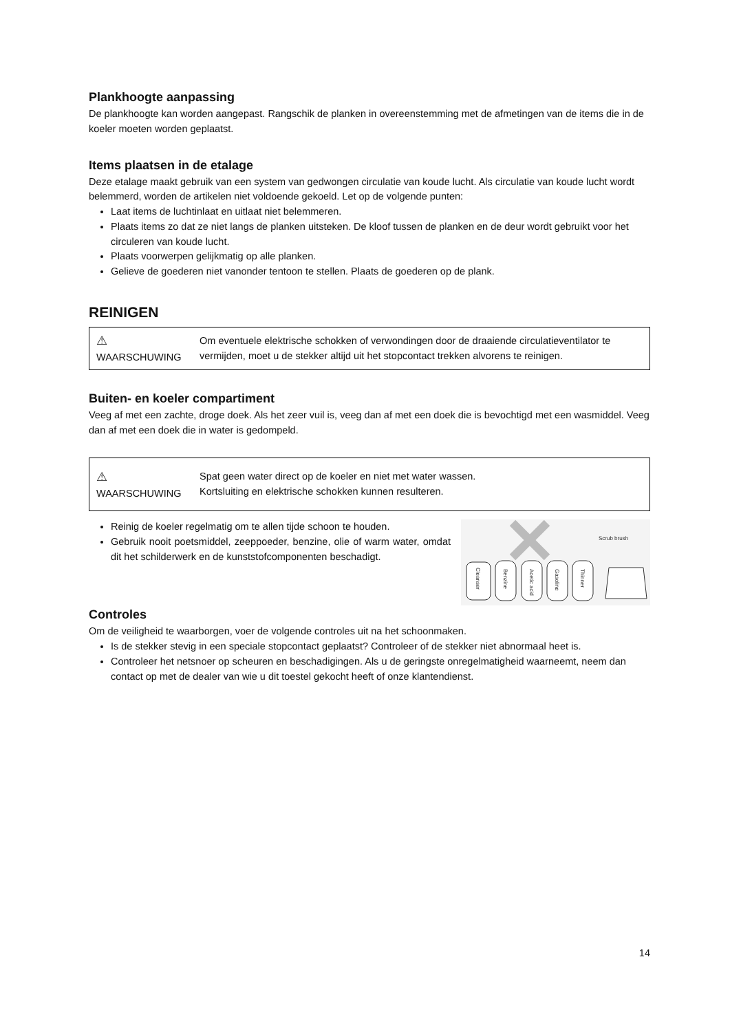Plankhoogte aanpassing
De plankhoogte kan worden aangepast. Rangschik de planken in overeenstemming met de afmetingen van de items die in de koeler moeten worden geplaatst.
Items plaatsen in de etalage
Deze etalage maakt gebruik van een system van gedwongen circulatie van koude lucht. Als circulatie van koude lucht wordt belemmerd, worden de artikelen niet voldoende gekoeld. Let op de volgende punten:
Laat items de luchtinlaat en uitlaat niet belemmeren.
Plaats items zo dat ze niet langs de planken uitsteken. De kloof tussen de planken en de deur wordt gebruikt voor het circuleren van koude lucht.
Plaats voorwerpen gelijkmatig op alle planken.
Gelieve de goederen niet vanonder tentoon te stellen. Plaats de goederen op de plank.
REINIGEN
| ⚠ WAARSCHUWING | Om eventuele elektrische schokken of verwondingen door de draaiende circulatieventilator te vermijden, moet u de stekker altijd uit het stopcontact trekken alvorens te reinigen. |
Buiten- en koeler compartiment
Veeg af met een zachte, droge doek. Als het zeer vuil is, veeg dan af met een doek die is bevochtigd met een wasmiddel. Veeg dan af met een doek die in water is gedompeld.
| ⚠ WAARSCHUWING | Spat geen water direct op de koeler en niet met water wassen. Kortsluiting en elektrische schokken kunnen resulteren. |
Scrub brush
Cleanser
Benzine
Acetic acid
Gasoline
Thinner
Reinig de koeler regelmatig om te allen tijde schoon te houden.
Gebruik nooit poetsmiddel, zeeppoeder, benzine, olie of warm water, omdat dit het schilderwerk en de kunststofcomponenten beschadigt.
Controles
Om de veiligheid te waarborgen, voer de volgende controles uit na het schoonmaken.
Is de stekker stevig in een speciale stopcontact geplaatst? Controleer of de stekker niet abnormaal heet is.
Controleer het netsnoer op scheuren en beschadigingen. Als u de geringste onregelmatigheid waarneemt, neem dan contact op met de dealer van wie u dit toestel gekocht heeft of onze klantendienst.
14